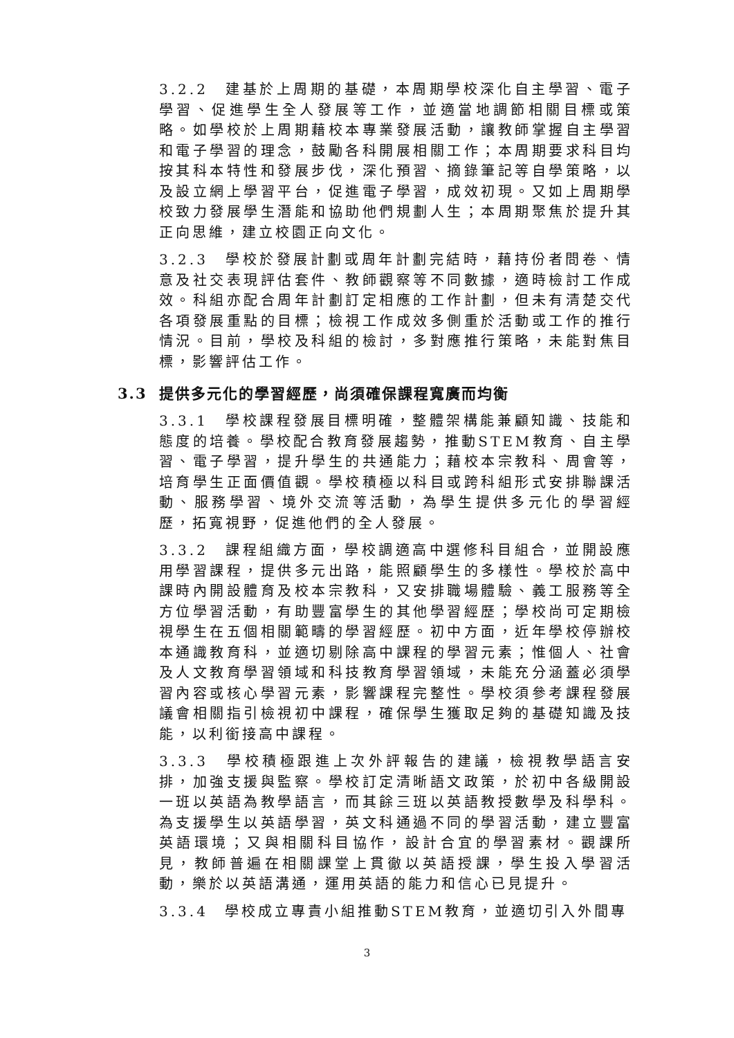3.2.2　建基於上周期的基礎，本周期學校深化自主學習、電子學習、促進學生全人發展等工作，並適當地調節相關目標或策略。如學校於上周期藉校本專業發展活動，讓教師掌握自主學習和電子學習的理念，鼓勵各科開展相關工作；本周期要求科目均按其科本特性和發展步伐，深化預習、摘錄筆記等自學策略，以及設立網上學習平台，促進電子學習，成效初現。又如上周期學校致力發展學生潛能和協助他們規劃人生；本周期聚焦於提升其正向思維，建立校園正向文化。
3.2.3　學校於發展計劃或周年計劃完結時，藉持份者問卷、情意及社交表現評估套件、教師觀察等不同數據，適時檢討工作成效。科組亦配合周年計劃訂定相應的工作計劃，但未有清楚交代各項發展重點的目標；檢視工作成效多側重於活動或工作的推行情況。目前，學校及科組的檢討，多對應推行策略，未能對焦目標，影響評估工作。
3.3 提供多元化的學習經歷，尚須確保課程寬廣而均衡
3.3.1　學校課程發展目標明確，整體架構能兼顧知識、技能和態度的培養。學校配合教育發展趨勢，推動STEM教育、自主學習、電子學習，提升學生的共通能力；藉校本宗教科、周會等，培育學生正面價值觀。學校積極以科目或跨科組形式安排聯課活動、服務學習、境外交流等活動，為學生提供多元化的學習經歷，拓寬視野，促進他們的全人發展。
3.3.2　課程組織方面，學校調適高中選修科目組合，並開設應用學習課程，提供多元出路，能照顧學生的多樣性。學校於高中課時內開設體育及校本宗教科，又安排職場體驗、義工服務等全方位學習活動，有助豐富學生的其他學習經歷；學校尚可定期檢視學生在五個相關範疇的學習經歷。初中方面，近年學校停辦校本通識教育科，並適切剔除高中課程的學習元素；惟個人、社會及人文教育學習領域和科技教育學習領域，未能充分涵蓋必須學習內容或核心學習元素，影響課程完整性。學校須參考課程發展議會相關指引檢視初中課程，確保學生獲取足夠的基礎知識及技能，以利銜接高中課程。
3.3.3　學校積極跟進上次外評報告的建議，檢視教學語言安排，加強支援與監察。學校訂定清晰語文政策，於初中各級開設一班以英語為教學語言，而其餘三班以英語教授數學及科學科。為支援學生以英語學習，英文科通過不同的學習活動，建立豐富英語環境；又與相關科目協作，設計合宜的學習素材。觀課所見，教師普遍在相關課堂上貫徹以英語授課，學生投入學習活動，樂於以英語溝通，運用英語的能力和信心已見提升。
3.3.4　學校成立專責小組推動STEM教育，並適切引入外間專
3